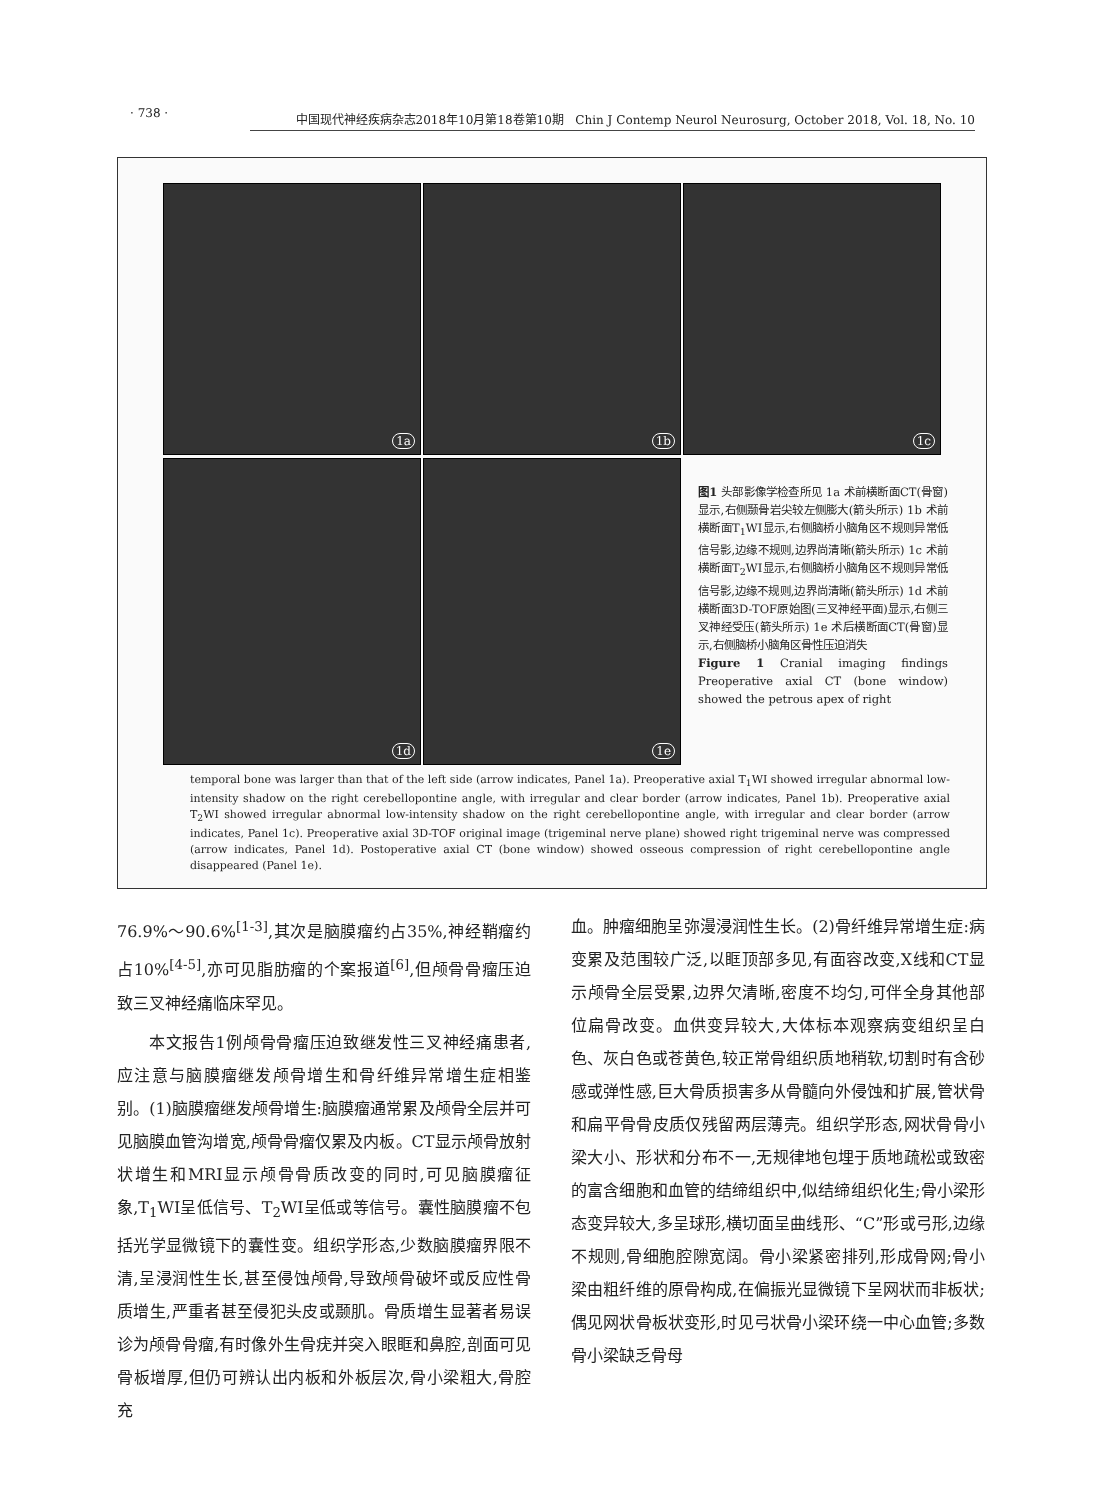· 738 ·
中国现代神经疾病杂志2018年10月第18卷第10期 Chin J Contemp Neurol Neurosurg, October 2018, Vol. 18, No. 10
1a 1b 1c
1d 1e
图1 头部影像学检查所见 1a 术前横断面CT(骨窗)显示,右侧颞骨岩尖较左侧膨大(箭头所示) 1b 术前横断面T<sub>1</sub>WI显示,右侧脑桥小脑角区不规则异常低信号影,边缘不规则,边界尚清晰(箭头所示) 1c 术前横断面T<sub>2</sub>WI显示,右侧脑桥小脑角区不规则异常低信号影,边缘不规则,边界尚清晰(箭头所示) 1d 术前横断面3D-TOF原始图(三叉神经平面)显示,右侧三叉神经受压(箭头所示) 1e 术后横断面CT(骨窗)显示,右侧脑桥小脑角区骨性压迫消失
Figure 1 Cranial imaging findings Preoperative axial CT (bone window) showed the petrous apex of right
temporal bone was larger than that of the left side (arrow indicates, Panel 1a). Preoperative axial T<sub>1</sub>WI showed irregular abnormal low-intensity shadow on the right cerebellopontine angle, with irregular and clear border (arrow indicates, Panel 1b). Preoperative axial T<sub>2</sub>WI showed irregular abnormal low-intensity shadow on the right cerebellopontine angle, with irregular and clear border (arrow indicates, Panel 1c). Preoperative axial 3D-TOF original image (trigeminal nerve plane) showed right trigeminal nerve was compressed (arrow indicates, Panel 1d). Postoperative axial CT (bone window) showed osseous compression of right cerebellopontine angle disappeared (Panel 1e).
76.9%～90.6%<sup>[1-3]</sup>,其次是脑膜瘤约占35%,神经鞘瘤约占10%<sup>[4-5]</sup>,亦可见脂肪瘤的个案报道<sup>[6]</sup>,但颅骨骨瘤压迫致三叉神经痛临床罕见。
本文报告1例颅骨骨瘤压迫致继发性三叉神经痛患者,应注意与脑膜瘤继发颅骨增生和骨纤维异常增生症相鉴别。(1)脑膜瘤继发颅骨增生:脑膜瘤通常累及颅骨全层并可见脑膜血管沟增宽,颅骨骨瘤仅累及内板。CT显示颅骨放射状增生和MRI显示颅骨骨质改变的同时,可见脑膜瘤征象,T<sub>1</sub>WI呈低信号、T<sub>2</sub>WI呈低或等信号。囊性脑膜瘤不包括光学显微镜下的囊性变。组织学形态,少数脑膜瘤界限不清,呈浸润性生长,甚至侵蚀颅骨,导致颅骨破坏或反应性骨质增生,严重者甚至侵犯头皮或颞肌。骨质增生显著者易误诊为颅骨骨瘤,有时像外生骨疣并突入眼眶和鼻腔,剖面可见骨板增厚,但仍可辨认出内板和外板层次,骨小梁粗大,骨腔充
血。肿瘤细胞呈弥漫浸润性生长。(2)骨纤维异常增生症:病变累及范围较广泛,以眶顶部多见,有面容改变,X线和CT显示颅骨全层受累,边界欠清晰,密度不均匀,可伴全身其他部位扁骨改变。血供变异较大,大体标本观察病变组织呈白色、灰白色或苍黄色,较正常骨组织质地稍软,切割时有含砂感或弹性感,巨大骨质损害多从骨髓向外侵蚀和扩展,管状骨和扁平骨骨皮质仅残留两层薄壳。组织学形态,网状骨骨小梁大小、形状和分布不一,无规律地包埋于质地疏松或致密的富含细胞和血管的结缔组织中,似结缔组织化生;骨小梁形态变异较大,多呈球形,横切面呈曲线形、“C”形或弓形,边缘不规则,骨细胞腔隙宽阔。骨小梁紧密排列,形成骨网;骨小梁由粗纤维的原骨构成,在偏振光显微镜下呈网状而非板状;偶见网状骨板状变形,时见弓状骨小梁环绕一中心血管;多数骨小梁缺乏骨母